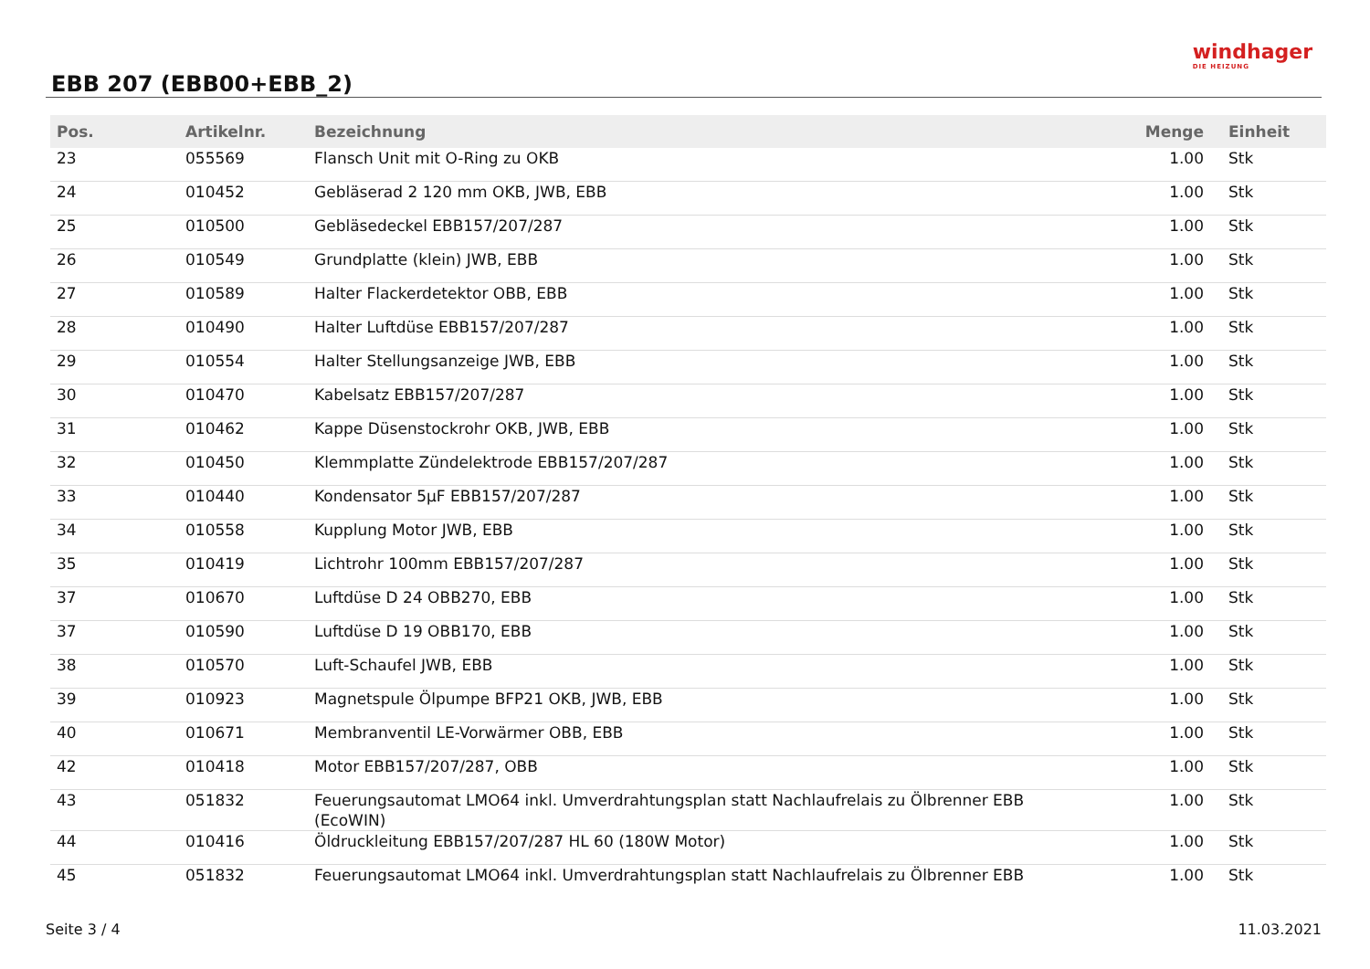EBB 207 (EBB00+EBB_2)
windhager
DIE HEIZUNG
| Pos. | Artikelnr. | Bezeichnung | Menge | Einheit |
| --- | --- | --- | --- | --- |
| 23 | 055569 | Flansch Unit mit O-Ring zu OKB | 1.00 | Stk |
| 24 | 010452 | Gebläserad 2 120 mm OKB, JWB, EBB | 1.00 | Stk |
| 25 | 010500 | Gebläsedeckel EBB157/207/287 | 1.00 | Stk |
| 26 | 010549 | Grundplatte (klein) JWB, EBB | 1.00 | Stk |
| 27 | 010589 | Halter Flackerdetektor OBB, EBB | 1.00 | Stk |
| 28 | 010490 | Halter Luftdüse EBB157/207/287 | 1.00 | Stk |
| 29 | 010554 | Halter Stellungsanzeige JWB, EBB | 1.00 | Stk |
| 30 | 010470 | Kabelsatz EBB157/207/287 | 1.00 | Stk |
| 31 | 010462 | Kappe Düsenstockrohr OKB, JWB, EBB | 1.00 | Stk |
| 32 | 010450 | Klemmplatte Zündelektrode EBB157/207/287 | 1.00 | Stk |
| 33 | 010440 | Kondensator 5µF EBB157/207/287 | 1.00 | Stk |
| 34 | 010558 | Kupplung Motor JWB, EBB | 1.00 | Stk |
| 35 | 010419 | Lichtrohr 100mm EBB157/207/287 | 1.00 | Stk |
| 37 | 010670 | Luftdüse D 24 OBB270, EBB | 1.00 | Stk |
| 37 | 010590 | Luftdüse D 19 OBB170, EBB | 1.00 | Stk |
| 38 | 010570 | Luft-Schaufel JWB, EBB | 1.00 | Stk |
| 39 | 010923 | Magnetspule Ölpumpe BFP21 OKB, JWB, EBB | 1.00 | Stk |
| 40 | 010671 | Membranventil LE-Vorwärmer OBB, EBB | 1.00 | Stk |
| 42 | 010418 | Motor EBB157/207/287, OBB | 1.00 | Stk |
| 43 | 051832 | Feuerungsautomat LMO64 inkl. Umverdrahtungsplan statt Nachlaufrelais zu Ölbrenner EBB (EcoWIN) | 1.00 | Stk |
| 44 | 010416 | Öldruckleitung EBB157/207/287 HL 60 (180W Motor) | 1.00 | Stk |
| 45 | 051832 | Feuerungsautomat LMO64 inkl. Umverdrahtungsplan statt Nachlaufrelais zu Ölbrenner EBB | 1.00 | Stk |
Seite 3 / 4 11.03.2021